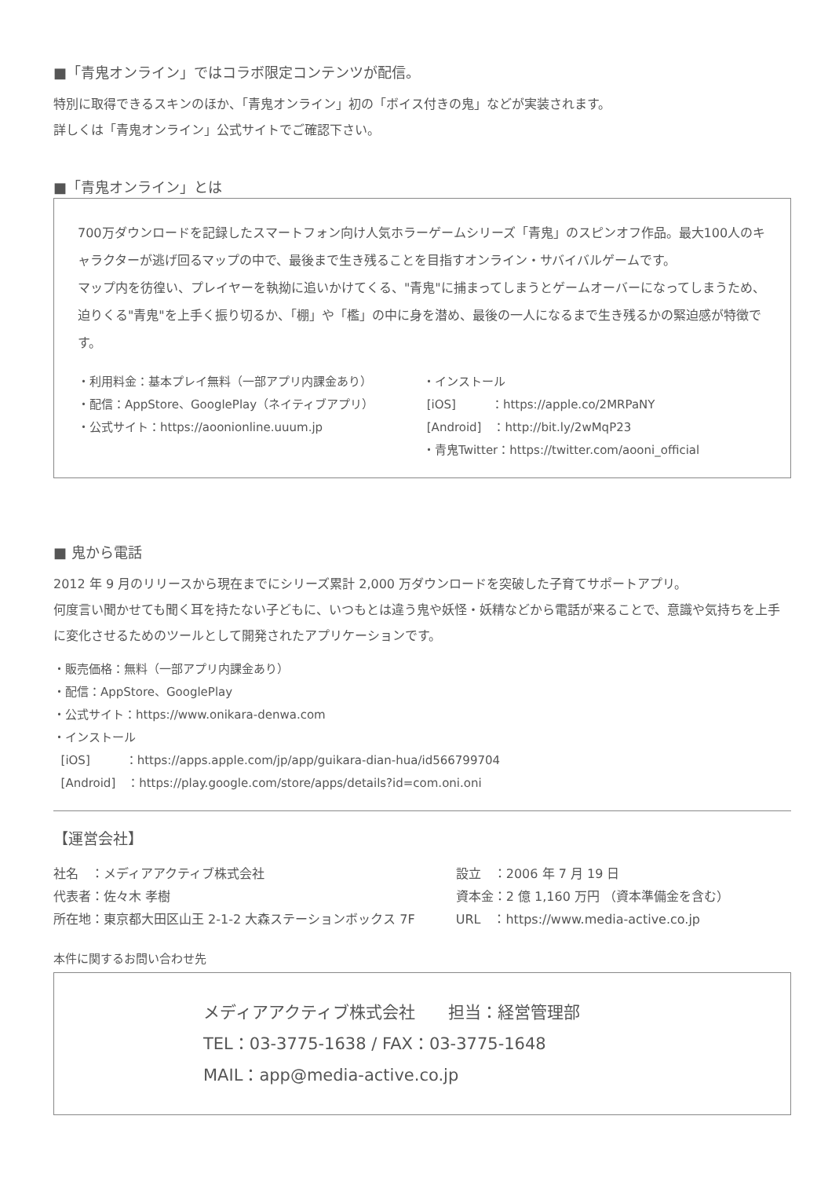■「青鬼オンライン」ではコラボ限定コンテンツが配信。
特別に取得できるスキンのほか、「青鬼オンライン」初の「ボイス付きの鬼」などが実装されます。
詳しくは「青鬼オンライン」公式サイトでご確認下さい。
■「青鬼オンライン」とは
700万ダウンロードを記録したスマートフォン向け人気ホラーゲームシリーズ「青鬼」のスピンオフ作品。最大100人のキャラクターが逃げ回るマップの中で、最後まで生き残ることを目指すオンライン・サバイバルゲームです。
マップ内を彷徨い、プレイヤーを執拗に追いかけてくる、"青鬼"に捕まってしまうとゲームオーバーになってしまうため、迫りくる"青鬼"を上手く振り切るか、「棚」や「檻」の中に身を潜め、最後の一人になるまで生き残るかの緊迫感が特徴です。
・利用料金：基本プレイ無料（一部アプリ内課金あり）
・配信：AppStore、GooglePlay（ネイティブアプリ）
・公式サイト：https://aoonionline.uuum.jp
・インストール
[iOS]　　　：https://apple.co/2MRPaNY
[Android]　：http://bit.ly/2wMqP23
・青鬼Twitter：https://twitter.com/aooni_official
■ 鬼から電話
2012 年 9 月のリリースから現在までにシリーズ累計 2,000 万ダウンロードを突破した子育てサポートアプリ。
何度言い聞かせても聞く耳を持たない子どもに、いつもとは違う鬼や妖怪・妖精などから電話が来ることで、意識や気持ちを上手に変化させるためのツールとして開発されたアプリケーションです。
・販売価格：無料（一部アプリ内課金あり）
・配信：AppStore、GooglePlay
・公式サイト：https://www.onikara-denwa.com
・インストール
[iOS]　　　：https://apps.apple.com/jp/app/guikara-dian-hua/id566799704
[Android]　：https://play.google.com/store/apps/details?id=com.oni.oni
【運営会社】
社名　：メディアアクティブ株式会社
代表者：佐々木 孝樹
所在地：東京都大田区山王 2-1-2 大森ステーションボックス 7F
設立　：2006 年 7 月 19 日
資本金：2 億 1,160 万円 （資本準備金を含む）
URL　：https://www.media-active.co.jp
本件に関するお問い合わせ先
メディアアクティブ株式会社　　担当：経営管理部
TEL：03-3775-1638 / FAX：03-3775-1648
MAIL：app@media-active.co.jp